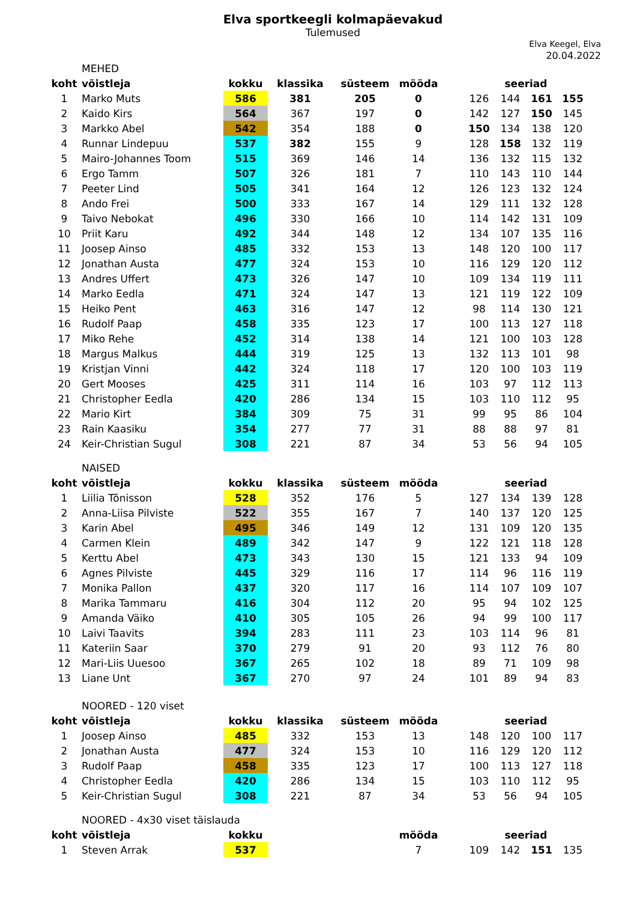Elva sportkeegli kolmapäevakud
Tulemused
Elva Keegel, Elva
20.04.2022
| | MEHED | | | | | | | | | |
| koht | võistleja | kokku | klassika | süsteem | mööda | | seeriad | | | |
| 1 | Marko Muts | 586 | 381 | 205 | 0 | | 126 | 144 | 161 | 155 |
| 2 | Kaido Kirs | 564 | 367 | 197 | 0 | | 142 | 127 | 150 | 145 |
| 3 | Markko Abel | 542 | 354 | 188 | 0 | | 150 | 134 | 138 | 120 |
| 4 | Runnar Lindepuu | 537 | 382 | 155 | 9 | | 128 | 158 | 132 | 119 |
| 5 | Mairo-Johannes Toom | 515 | 369 | 146 | 14 | | 136 | 132 | 115 | 132 |
| 6 | Ergo Tamm | 507 | 326 | 181 | 7 | | 110 | 143 | 110 | 144 |
| 7 | Peeter Lind | 505 | 341 | 164 | 12 | | 126 | 123 | 132 | 124 |
| 8 | Ando Frei | 500 | 333 | 167 | 14 | | 129 | 111 | 132 | 128 |
| 9 | Taivo Nebokat | 496 | 330 | 166 | 10 | | 114 | 142 | 131 | 109 |
| 10 | Priit Karu | 492 | 344 | 148 | 12 | | 134 | 107 | 135 | 116 |
| 11 | Joosep Ainso | 485 | 332 | 153 | 13 | | 148 | 120 | 100 | 117 |
| 12 | Jonathan Austa | 477 | 324 | 153 | 10 | | 116 | 129 | 120 | 112 |
| 13 | Andres Uffert | 473 | 326 | 147 | 10 | | 109 | 134 | 119 | 111 |
| 14 | Marko Eedla | 471 | 324 | 147 | 13 | | 121 | 119 | 122 | 109 |
| 15 | Heiko Pent | 463 | 316 | 147 | 12 | | 98 | 114 | 130 | 121 |
| 16 | Rudolf Paap | 458 | 335 | 123 | 17 | | 100 | 113 | 127 | 118 |
| 17 | Miko Rehe | 452 | 314 | 138 | 14 | | 121 | 100 | 103 | 128 |
| 18 | Margus Malkus | 444 | 319 | 125 | 13 | | 132 | 113 | 101 | 98 |
| 19 | Kristjan Vinni | 442 | 324 | 118 | 17 | | 120 | 100 | 103 | 119 |
| 20 | Gert Mooses | 425 | 311 | 114 | 16 | | 103 | 97 | 112 | 113 |
| 21 | Christopher Eedla | 420 | 286 | 134 | 15 | | 103 | 110 | 112 | 95 |
| 22 | Mario Kirt | 384 | 309 | 75 | 31 | | 99 | 95 | 86 | 104 |
| 23 | Rain Kaasiku | 354 | 277 | 77 | 31 | | 88 | 88 | 97 | 81 |
| 24 | Keir-Christian Sugul | 308 | 221 | 87 | 34 | | 53 | 56 | 94 | 105 |
| | NAISED | | | | | | | | | |
| koht | võistleja | kokku | klassika | süsteem | mööda | | seeriad | | | |
| 1 | Liilia Tõnisson | 528 | 352 | 176 | 5 | | 127 | 134 | 139 | 128 |
| 2 | Anna-Liisa Pilviste | 522 | 355 | 167 | 7 | | 140 | 137 | 120 | 125 |
| 3 | Karin Abel | 495 | 346 | 149 | 12 | | 131 | 109 | 120 | 135 |
| 4 | Carmen Klein | 489 | 342 | 147 | 9 | | 122 | 121 | 118 | 128 |
| 5 | Kerttu Abel | 473 | 343 | 130 | 15 | | 121 | 133 | 94 | 109 |
| 6 | Agnes Pilviste | 445 | 329 | 116 | 17 | | 114 | 96 | 116 | 119 |
| 7 | Monika Pallon | 437 | 320 | 117 | 16 | | 114 | 107 | 109 | 107 |
| 8 | Marika Tammaru | 416 | 304 | 112 | 20 | | 95 | 94 | 102 | 125 |
| 9 | Amanda Väiko | 410 | 305 | 105 | 26 | | 94 | 99 | 100 | 117 |
| 10 | Laivi Taavits | 394 | 283 | 111 | 23 | | 103 | 114 | 96 | 81 |
| 11 | Kateriin Saar | 370 | 279 | 91 | 20 | | 93 | 112 | 76 | 80 |
| 12 | Mari-Liis Uuesoo | 367 | 265 | 102 | 18 | | 89 | 71 | 109 | 98 |
| 13 | Liane Unt | 367 | 270 | 97 | 24 | | 101 | 89 | 94 | 83 |
| | NOORED - 120 viset | | | | | | | | | |
| koht | võistleja | kokku | klassika | süsteem | mööda | | seeriad | | | |
| 1 | Joosep Ainso | 485 | 332 | 153 | 13 | | 148 | 120 | 100 | 117 |
| 2 | Jonathan Austa | 477 | 324 | 153 | 10 | | 116 | 129 | 120 | 112 |
| 3 | Rudolf Paap | 458 | 335 | 123 | 17 | | 100 | 113 | 127 | 118 |
| 4 | Christopher Eedla | 420 | 286 | 134 | 15 | | 103 | 110 | 112 | 95 |
| 5 | Keir-Christian Sugul | 308 | 221 | 87 | 34 | | 53 | 56 | 94 | 105 |
| | NOORED - 4x30 viset täislauda | | | | | | | | | |
| koht | võistleja | kokku | | | mööda | | seeriad | | | |
| 1 | Steven Arrak | 537 | | | 7 | | 109 | 142 | 151 | 135 |